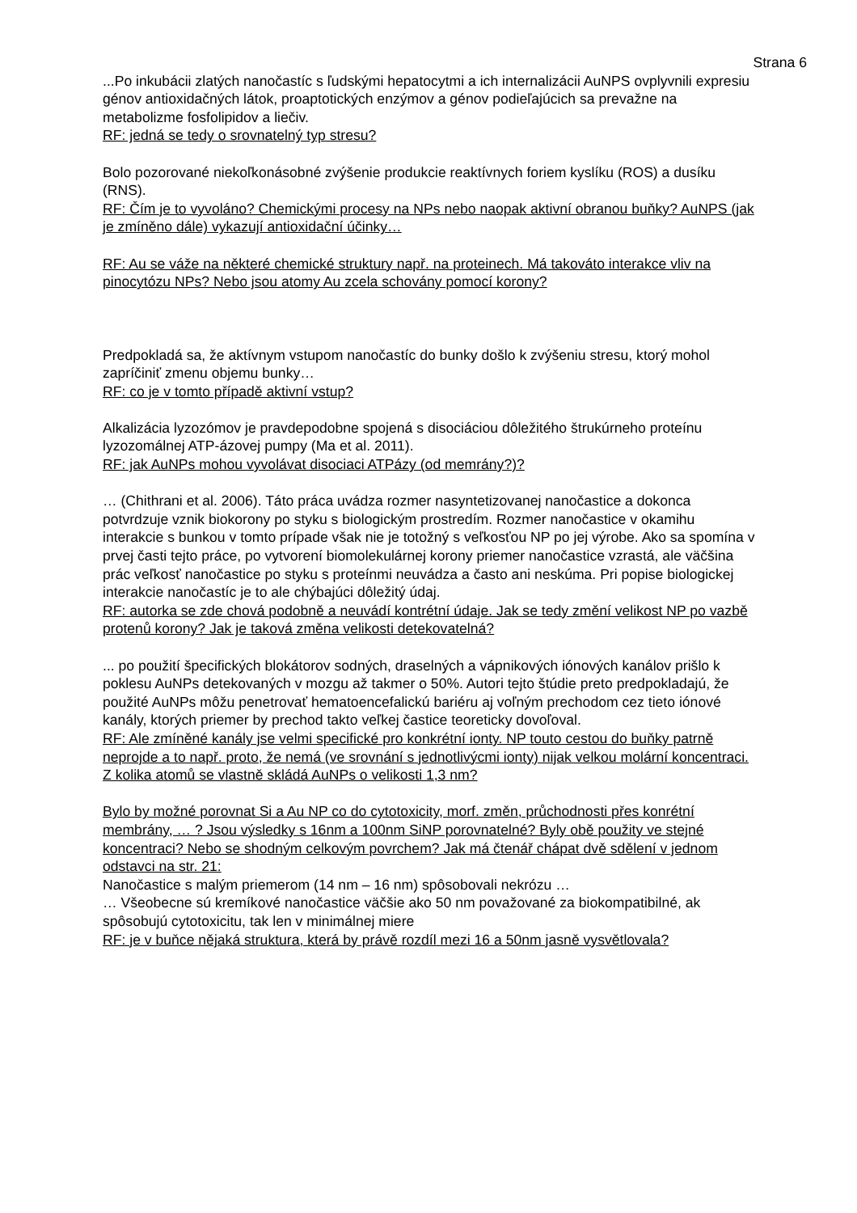Strana 6
...Po inkubácii zlatých nanočastíc s ľudskými hepatocytmi a ich internalizácii AuNPS ovplyvnili expresiu génov antioxidačných látok, proaptotických enzýmov a génov podieľajúcich sa prevažne na metabolizme fosfolipidov a liečiv.
RF: jedná se tedy o srovnatelný typ stresu?
Bolo pozorované niekoľkonásobné zvýšenie produkcie reaktívnych foriem kyslíku (ROS) a dusíku (RNS).
RF: Čím je to vyvoláno? Chemickými procesy na NPs nebo naopak aktivní obranou buňky? AuNPS (jak je zmíněno dále) vykazují antioxidační účinky…
RF: Au se váže na některé chemické struktury např. na proteinech. Má takováto interakce vliv na pinocytózu NPs? Nebo jsou atomy Au zcela schovány pomocí korony?
Predpokladá sa, že aktívnym vstupom nanočastíc do bunky došlo k zvýšeniu stresu, ktorý mohol zapríčiniť zmenu objemu bunky…
RF: co je v tomto případě aktivní vstup?
Alkalizácia lyzozómov je pravdepodobne spojená s disociáciou dôležitého štrukúrneho proteínu lyzozomálnej ATP-ázovej pumpy (Ma et al. 2011).
RF: jak AuNPs mohou vyvolávat disociaci ATPázy (od memrány?)?
… (Chithrani et al. 2006). Táto práca uvádza rozmer nasyntetizovanej nanočastice a dokonca potvrdzuje vznik biokorony po styku s biologickým prostredím. Rozmer nanočastice v okamihu interakcie s bunkou v tomto prípade však nie je totožný s veľkosťou NP po jej výrobe. Ako sa spomína v prvej časti tejto práce, po vytvorení biomolekulárnej korony priemer nanočastice vzrastá, ale väčšina prác veľkosť nanočastice po styku s proteínmi neuvádza a často ani neskúma. Pri popise biologickej interakcie nanočastíc je to ale chýbajúci dôležitý údaj.
RF: autorka se zde chová podobně a neuvádí kontrétní údaje. Jak se tedy změní velikost NP po vazbě protenů korony? Jak je taková změna velikosti detekovatelná?
... po použití špecifických blokátorov sodných, draselných a vápnikových iónových kanálov prišlo k poklesu AuNPs detekovaných v mozgu až takmer o 50%. Autori tejto štúdie preto predpokladajú, že použité AuNPs môžu penetrovať hematoencefalickú bariéru aj voľným prechodom cez tieto iónové kanály, ktorých priemer by prechod takto veľkej častice teoreticky dovoľoval.
RF: Ale zmíněné kanály jse velmi specifické pro konkrétní ionty. NP touto cestou do buňky patrně neprojde a to např. proto, že nemá (ve srovnání s jednotlivýcmi ionty) nijak velkou molární koncentraci. Z kolika atomů se vlastně skládá AuNPs o velikosti 1,3 nm?
Bylo by možné porovnat Si a Au NP co do cytotoxicity, morf. změn, průchodnosti přes konrétní membrány, … ? Jsou výsledky s 16nm a 100nm SiNP porovnatelné? Byly obě použity ve stejné koncentraci? Nebo se shodným celkovým povrchem? Jak má čtenář chápat dvě sdělení v jednom odstavci na str. 21:
Nanočastice s malým priemerom (14 nm – 16 nm) spôsobovali nekrózu …
… Všeobecne sú kremíkové nanočastice väčšie ako 50 nm považované za biokompatibilné, ak spôsobujú cytotoxicitu, tak len v minimálnej miere
RF: je v buňce nějaká struktura, která by právě rozdíl mezi 16 a 50nm jasně vysvětlovala?